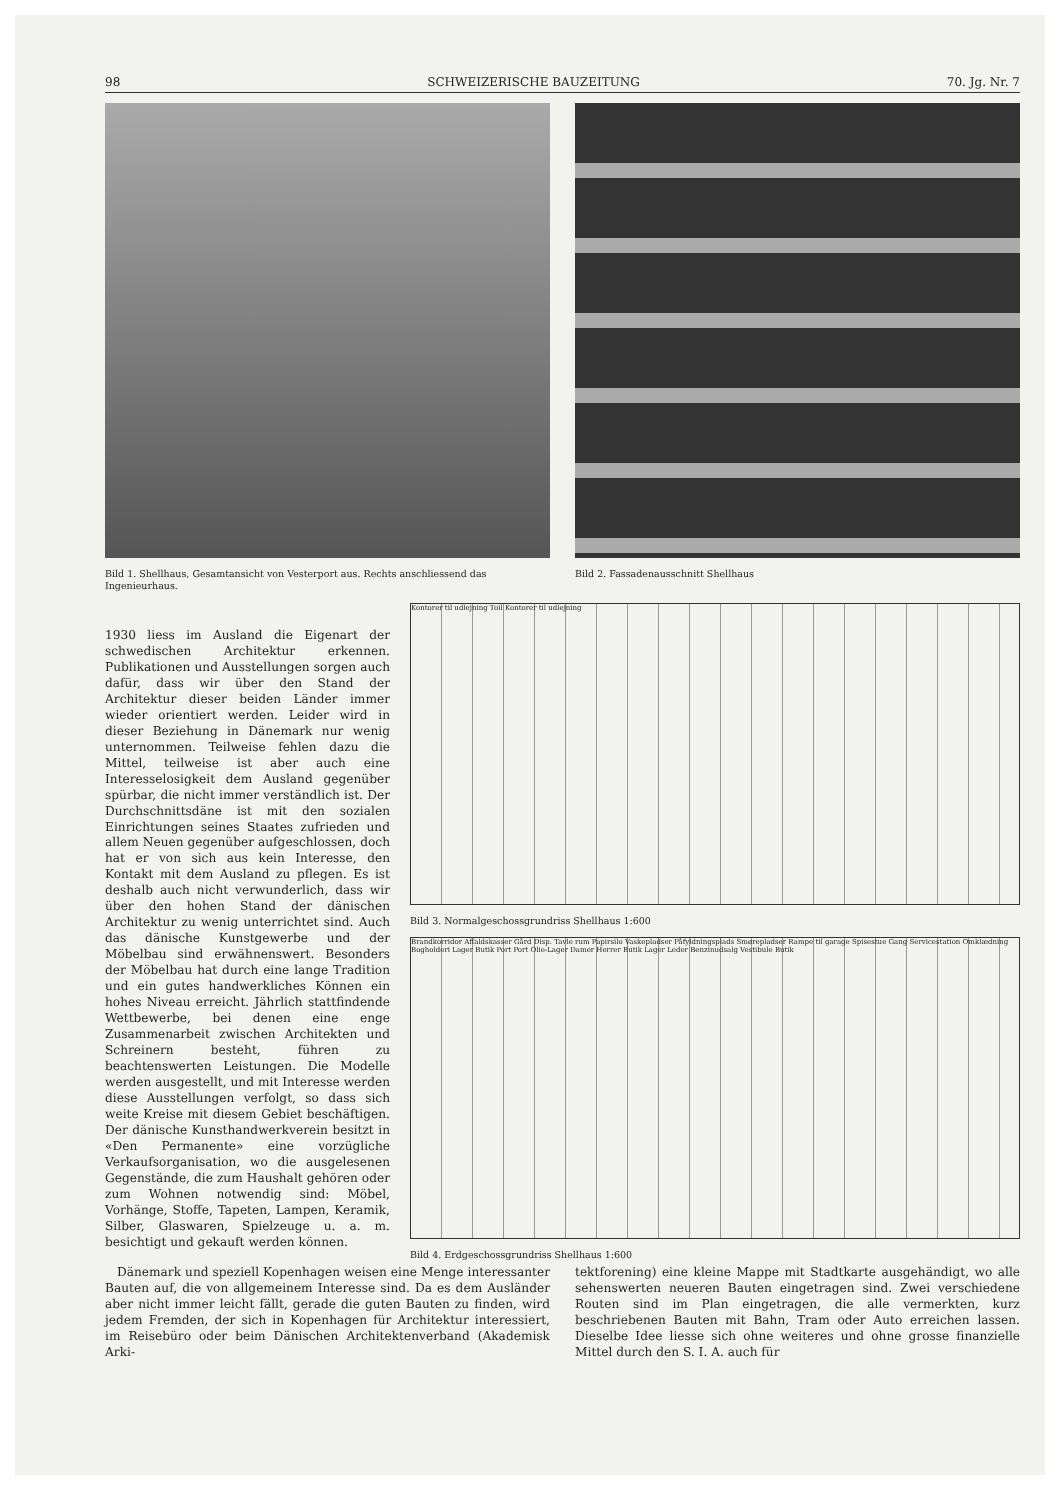98 SCHWEIZERISCHE BAUZEITUNG 70. Jg. Nr. 7
Bild 1. Shellhaus, Gesamtansicht von Vesterport aus. Rechts anschliessend das Ingenieurhaus.
Bild 2. Fassadenausschnitt Shellhaus
1930 liess im Ausland die Eigenart der schwedischen Architektur erkennen. Publikationen und Ausstellungen sorgen auch dafür, dass wir über den Stand der Architektur dieser beiden Länder immer wieder orientiert werden. Leider wird in dieser Beziehung in Dänemark nur wenig unternommen. Teilweise fehlen dazu die Mittel, teilweise ist aber auch eine Interesselosigkeit dem Ausland gegenüber spürbar, die nicht immer verständlich ist. Der Durchschnittsdäne ist mit den sozialen Einrichtungen seines Staates zufrieden und allem Neuen gegenüber aufgeschlossen, doch hat er von sich aus kein Interesse, den Kontakt mit dem Ausland zu pflegen. Es ist deshalb auch nicht verwunderlich, dass wir über den hohen Stand der dänischen Architektur zu wenig unterrichtet sind. Auch das dänische Kunstgewerbe und der Möbelbau sind erwähnenswert. Besonders der Möbelbau hat durch eine lange Tradition und ein gutes handwerkliches Können ein hohes Niveau erreicht. Jährlich stattfindende Wettbewerbe, bei denen eine enge Zusammenarbeit zwischen Architekten und Schreinern besteht, führen zu beachtenswerten Leistungen. Die Modelle werden ausgestellt, und mit Interesse werden diese Ausstellungen verfolgt, so dass sich weite Kreise mit diesem Gebiet beschäftigen. Der dänische Kunsthandwerkverein besitzt in «Den Permanente» eine vorzügliche Verkaufsorganisation, wo die ausgelesenen Gegenstände, die zum Haushalt gehören oder zum Wohnen notwendig sind: Möbel, Vorhänge, Stoffe, Tapeten, Lampen, Keramik, Silber, Glaswaren, Spielzeuge u. a. m. besichtigt und gekauft werden können.
Kontorer til udlejning Toil Kontorer til udlejning
Bild 3. Normalgeschossgrundriss Shellhaus 1:600
Brandkorridor Affaldskasser Gård Disp. Tavle rum Papirsilo Vaskepladser Påfyldningsplads Smørepladser Rampe til garage Spisestue Gang Servicestation Omklædning Bogholderi Lager Butik Port Port Olie-Lager Damer Herrer Butik Lager Leder Benzinudsalg Vestibule Butik
Bild 4. Erdgeschossgrundriss Shellhaus 1:600
Dänemark und speziell Kopenhagen weisen eine Menge interessanter Bauten auf, die von allgemeinem Interesse sind. Da es dem Ausländer aber nicht immer leicht fällt, gerade die guten Bauten zu finden, wird jedem Fremden, der sich in Kopenhagen für Architektur interessiert, im Reisebüro oder beim Dänischen Architektenverband (Akademisk Arki-
tektforening) eine kleine Mappe mit Stadtkarte ausgehändigt, wo alle sehenswerten neueren Bauten eingetragen sind. Zwei verschiedene Routen sind im Plan eingetragen, die alle vermerkten, kurz beschriebenen Bauten mit Bahn, Tram oder Auto erreichen lassen. Dieselbe Idee liesse sich ohne weiteres und ohne grosse finanzielle Mittel durch den S. I. A. auch für